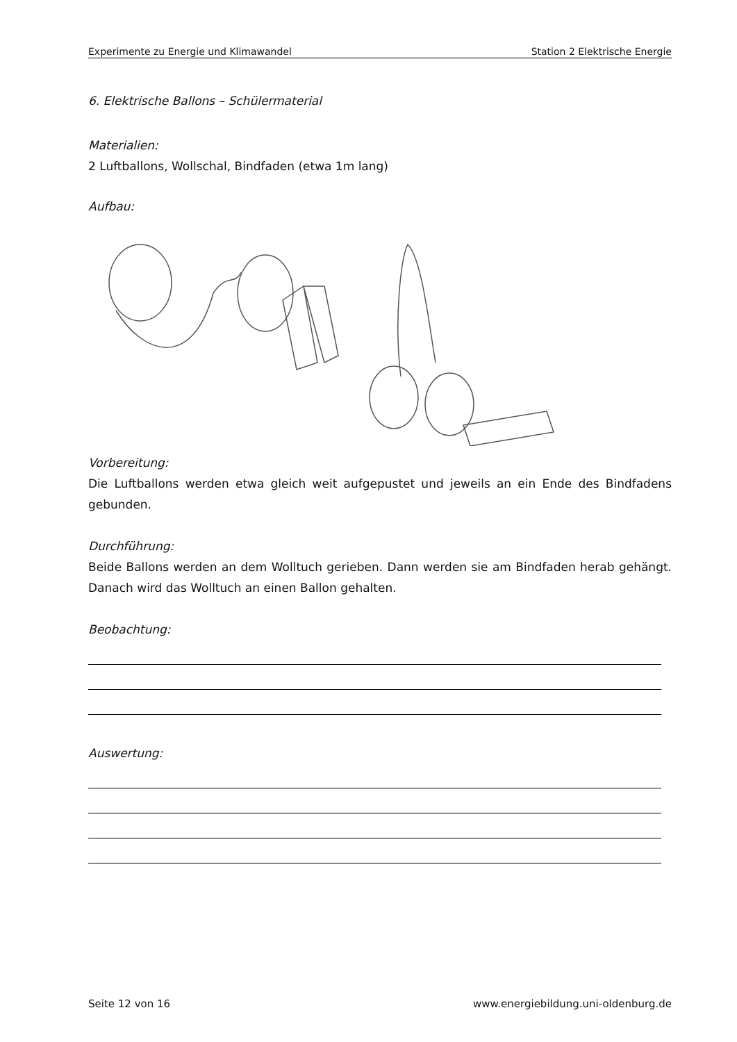Experimente zu Energie und Klimawandel Station 2 Elektrische Energie
6. Elektrische Ballons – Schülermaterial
Materialien:
2 Luftballons, Wollschal, Bindfaden (etwa 1m lang)
Aufbau:
Vorbereitung:
Die Luftballons werden etwa gleich weit aufgepustet und jeweils an ein Ende des Bindfadens gebunden.
Durchführung:
Beide Ballons werden an dem Wolltuch gerieben. Dann werden sie am Bindfaden herab gehängt. Danach wird das Wolltuch an einen Ballon gehalten.
Beobachtung:
Auswertung:
Seite 12 von 16 www.energiebildung.uni-oldenburg.de